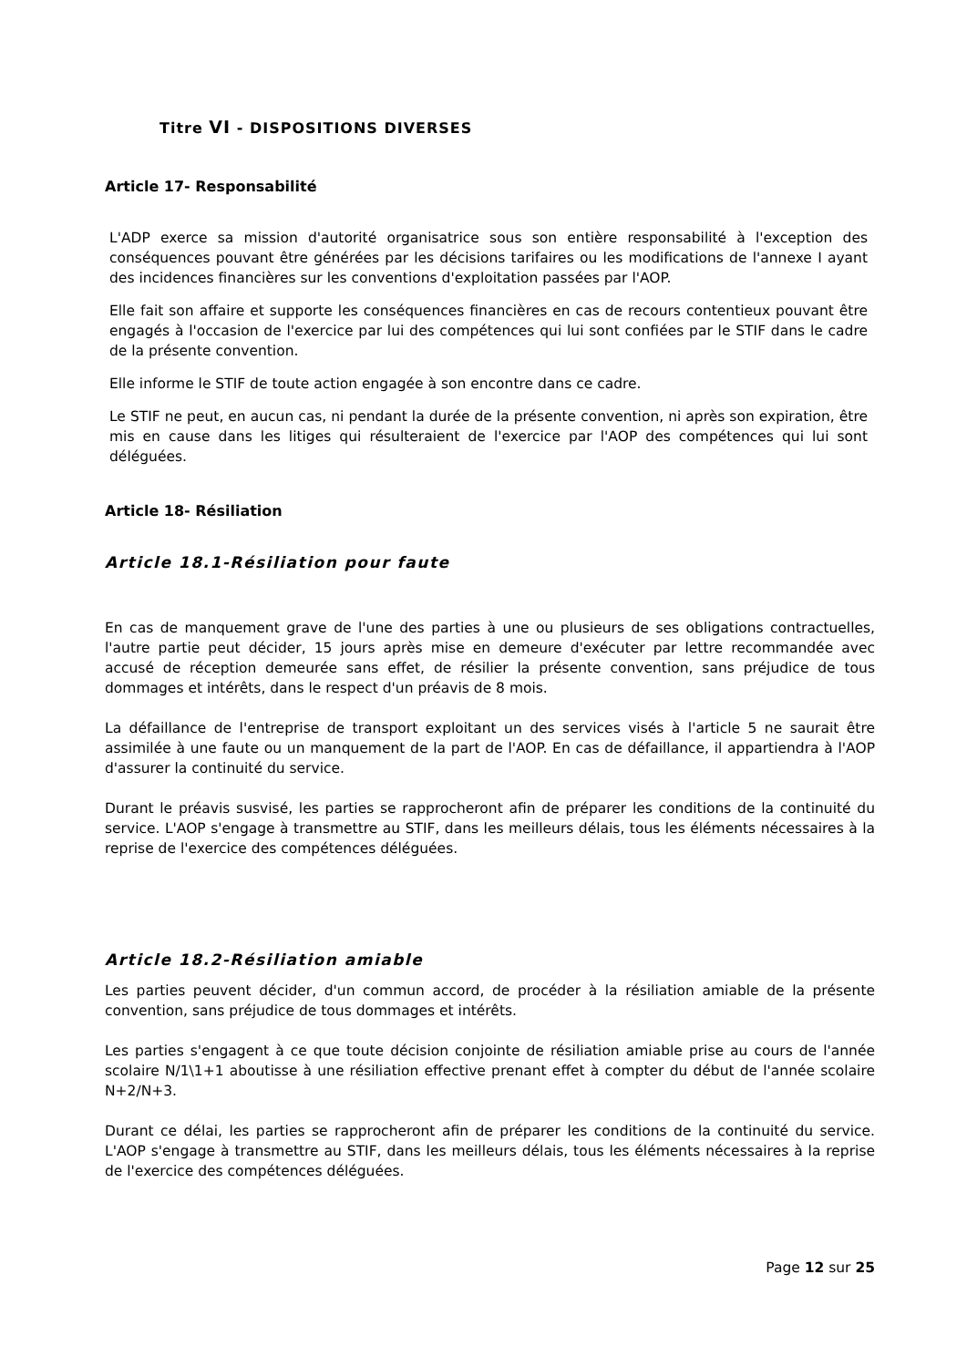Titre VI - DISPOSITIONS DIVERSES
Article 17- Responsabilité
L'ADP exerce sa mission d'autorité organisatrice sous son entière responsabilité à l'exception des conséquences pouvant être générées par les décisions tarifaires ou les modifications de l'annexe I ayant des incidences financières sur les conventions d'exploitation passées par l'AOP.
Elle fait son affaire et supporte les conséquences financières en cas de recours contentieux pouvant être engagés à l'occasion de l'exercice par lui des compétences qui lui sont confiées par le STIF dans le cadre de la présente convention.
Elle informe le STIF de toute action engagée à son encontre dans ce cadre.
Le STIF ne peut, en aucun cas, ni pendant la durée de la présente convention, ni après son expiration, être mis en cause dans les litiges qui résulteraient de l'exercice par l'AOP des compétences qui lui sont déléguées.
Article 18- Résiliation
Article 18.1-Résiliation pour faute
En cas de manquement grave de l'une des parties à une ou plusieurs de ses obligations contractuelles, l'autre partie peut décider, 15 jours après mise en demeure d'exécuter par lettre recommandée avec accusé de réception demeurée sans effet, de résilier la présente convention, sans préjudice de tous dommages et intérêts, dans le respect d'un préavis de 8 mois.
La défaillance de l'entreprise de transport exploitant un des services visés à l'article 5 ne saurait être assimilée à une faute ou un manquement de la part de l'AOP. En cas de défaillance, il appartiendra à l'AOP d'assurer la continuité du service.
Durant le préavis susvisé, les parties se rapprocheront afin de préparer les conditions de la continuité du service. L'AOP s'engage à transmettre au STIF, dans les meilleurs délais, tous les éléments nécessaires à la reprise de l'exercice des compétences déléguées.
Article 18.2-Résiliation amiable
Les parties peuvent décider, d'un commun accord, de procéder à la résiliation amiable de la présente convention, sans préjudice de tous dommages et intérêts.
Les parties s'engagent à ce que toute décision conjointe de résiliation amiable prise au cours de l'année scolaire N/1\1+1 aboutisse à une résiliation effective prenant effet à compter du début de l'année scolaire N+2/N+3.
Durant ce délai, les parties se rapprocheront afin de préparer les conditions de la continuité du service. L'AOP s'engage à transmettre au STIF, dans les meilleurs délais, tous les éléments nécessaires à la reprise de l'exercice des compétences déléguées.
Page 12 sur 25